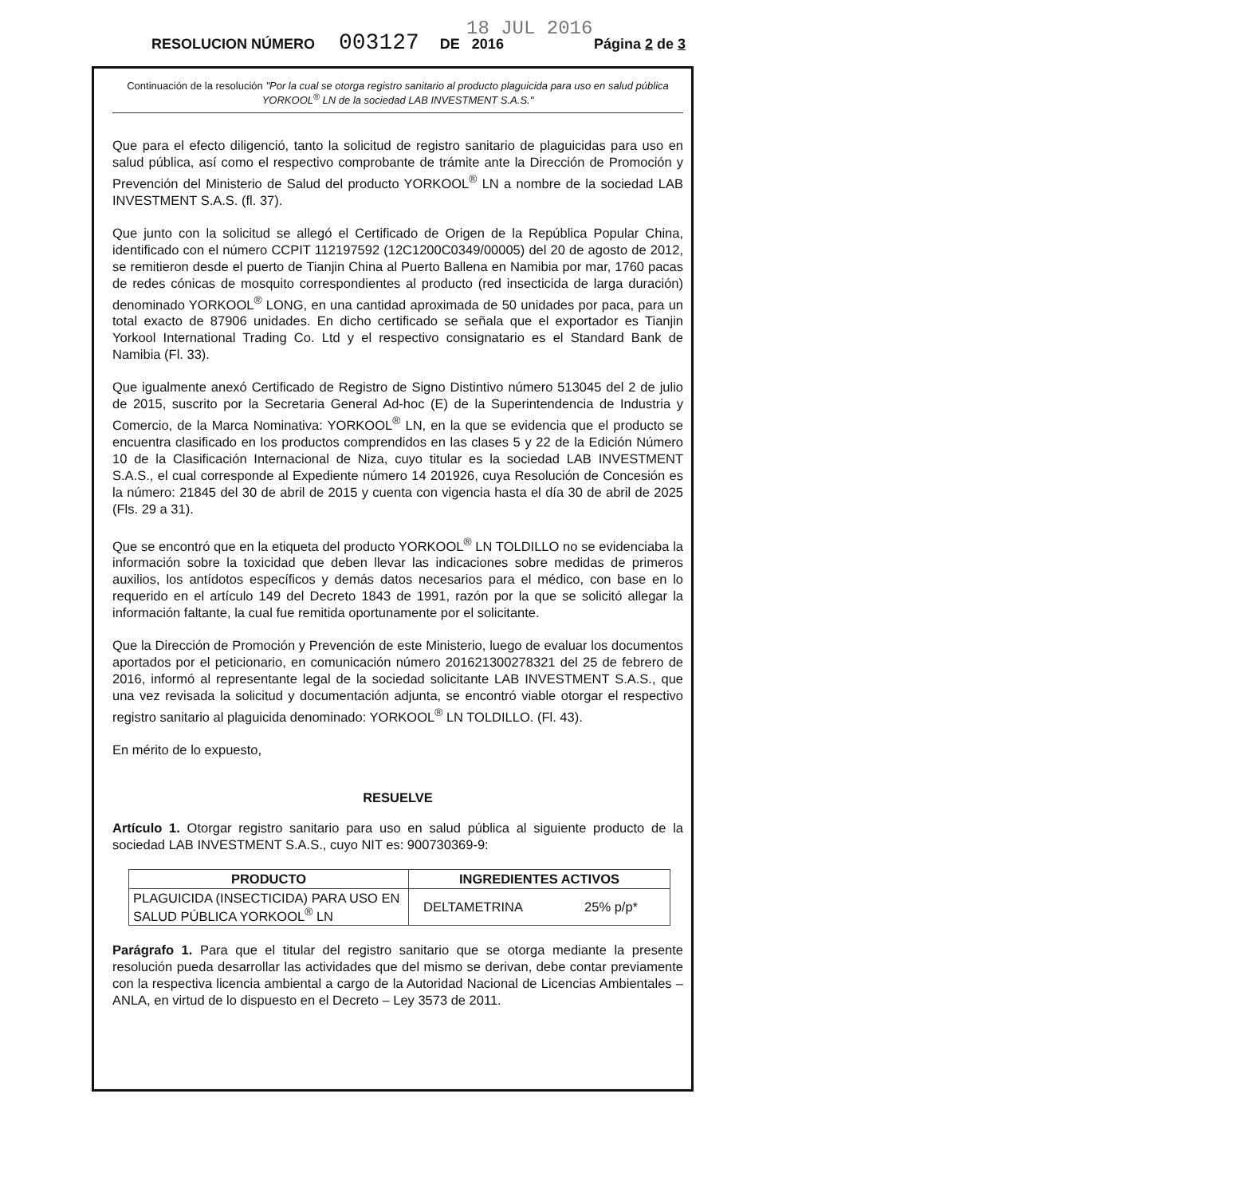18 JUL 2016
RESOLUCION NÚMERO 003127 DE 2016 Página 2 de 3
Continuación de la resolución "Por la cual se otorga registro sanitario al producto plaguicida para uso en salud pública YORKOOL<sup>®</sup> LN de la sociedad LAB INVESTMENT S.A.S."
Que para el efecto diligenció, tanto la solicitud de registro sanitario de plaguicidas para uso en salud pública, así como el respectivo comprobante de trámite ante la Dirección de Promoción y Prevención del Ministerio de Salud del producto YORKOOL<sup>®</sup> LN a nombre de la sociedad LAB INVESTMENT S.A.S. (fl. 37).
Que junto con la solicitud se allegó el Certificado de Origen de la República Popular China, identificado con el número CCPIT 112197592 (12C1200C0349/00005) del 20 de agosto de 2012, se remitieron desde el puerto de Tianjin China al Puerto Ballena en Namibia por mar, 1760 pacas de redes cónicas de mosquito correspondientes al producto (red insecticida de larga duración) denominado YORKOOL<sup>®</sup> LONG, en una cantidad aproximada de 50 unidades por paca, para un total exacto de 87906 unidades. En dicho certificado se señala que el exportador es Tianjin Yorkool International Trading Co. Ltd y el respectivo consignatario es el Standard Bank de Namibia (Fl. 33).
Que igualmente anexó Certificado de Registro de Signo Distintivo número 513045 del 2 de julio de 2015, suscrito por la Secretaria General Ad-hoc (E) de la Superintendencia de Industria y Comercio, de la Marca Nominativa: YORKOOL<sup>®</sup> LN, en la que se evidencia que el producto se encuentra clasificado en los productos comprendidos en las clases 5 y 22 de la Edición Número 10 de la Clasificación Internacional de Niza, cuyo titular es la sociedad LAB INVESTMENT S.A.S., el cual corresponde al Expediente número 14 201926, cuya Resolución de Concesión es la número: 21845 del 30 de abril de 2015 y cuenta con vigencia hasta el día 30 de abril de 2025 (Fls. 29 a 31).
Que se encontró que en la etiqueta del producto YORKOOL<sup>®</sup> LN TOLDILLO no se evidenciaba la información sobre la toxicidad que deben llevar las indicaciones sobre medidas de primeros auxilios, los antídotos específicos y demás datos necesarios para el médico, con base en lo requerido en el artículo 149 del Decreto 1843 de 1991, razón por la que se solicitó allegar la información faltante, la cual fue remitida oportunamente por el solicitante.
Que la Dirección de Promoción y Prevención de este Ministerio, luego de evaluar los documentos aportados por el peticionario, en comunicación número 201621300278321 del 25 de febrero de 2016, informó al representante legal de la sociedad solicitante LAB INVESTMENT S.A.S., que una vez revisada la solicitud y documentación adjunta, se encontró viable otorgar el respectivo registro sanitario al plaguicida denominado: YORKOOL<sup>®</sup> LN TOLDILLO. (Fl. 43).
En mérito de lo expuesto,
RESUELVE
Artículo 1. Otorgar registro sanitario para uso en salud pública al siguiente producto de la sociedad LAB INVESTMENT S.A.S., cuyo NIT es: 900730369-9:
| PRODUCTO | INGREDIENTES ACTIVOS | |
| --- | --- | --- |
| PLAGUICIDA (INSECTICIDA) PARA USO EN SALUD PÚBLICA YORKOOL<sup>®</sup> LN | DELTAMETRINA | 25% p/p* |
Parágrafo 1. Para que el titular del registro sanitario que se otorga mediante la presente resolución pueda desarrollar las actividades que del mismo se derivan, debe contar previamente con la respectiva licencia ambiental a cargo de la Autoridad Nacional de Licencias Ambientales – ANLA, en virtud de lo dispuesto en el Decreto – Ley 3573 de 2011.